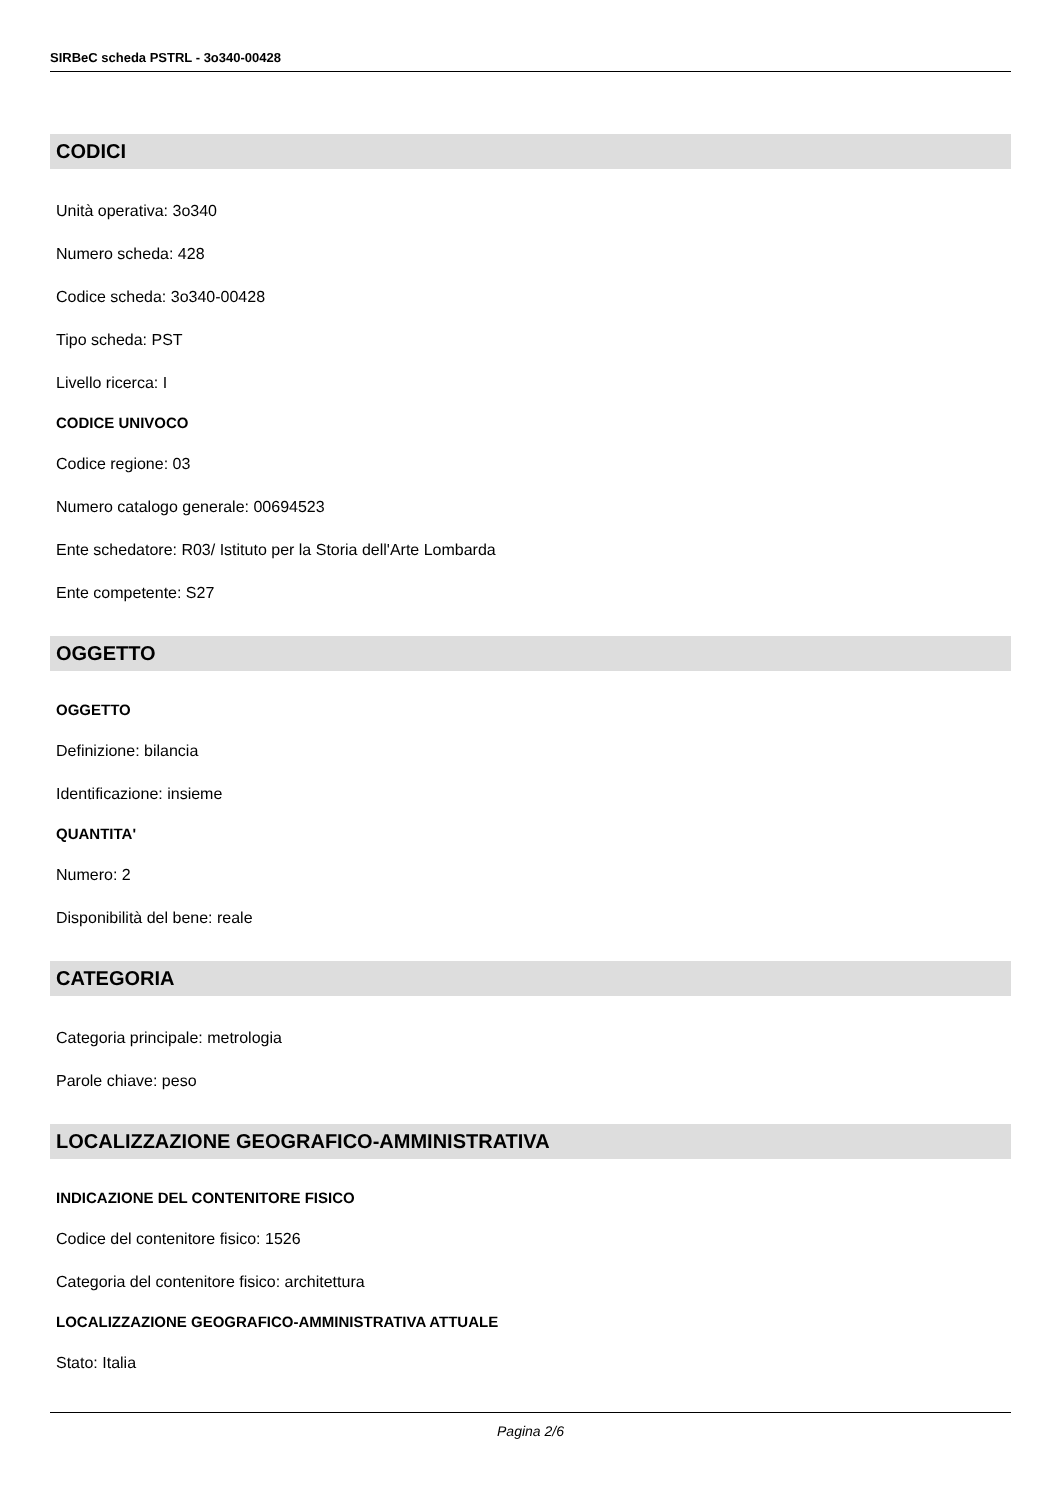SIRBeC scheda PSTRL - 3o340-00428
CODICI
Unità operativa: 3o340
Numero scheda: 428
Codice scheda: 3o340-00428
Tipo scheda: PST
Livello ricerca: I
CODICE UNIVOCO
Codice regione: 03
Numero catalogo generale: 00694523
Ente schedatore: R03/ Istituto per la Storia dell'Arte Lombarda
Ente competente: S27
OGGETTO
OGGETTO
Definizione: bilancia
Identificazione: insieme
QUANTITA'
Numero: 2
Disponibilità del bene: reale
CATEGORIA
Categoria principale: metrologia
Parole chiave: peso
LOCALIZZAZIONE GEOGRAFICO-AMMINISTRATIVA
INDICAZIONE DEL CONTENITORE FISICO
Codice del contenitore fisico: 1526
Categoria del contenitore fisico: architettura
LOCALIZZAZIONE GEOGRAFICO-AMMINISTRATIVA ATTUALE
Stato: Italia
Pagina 2/6